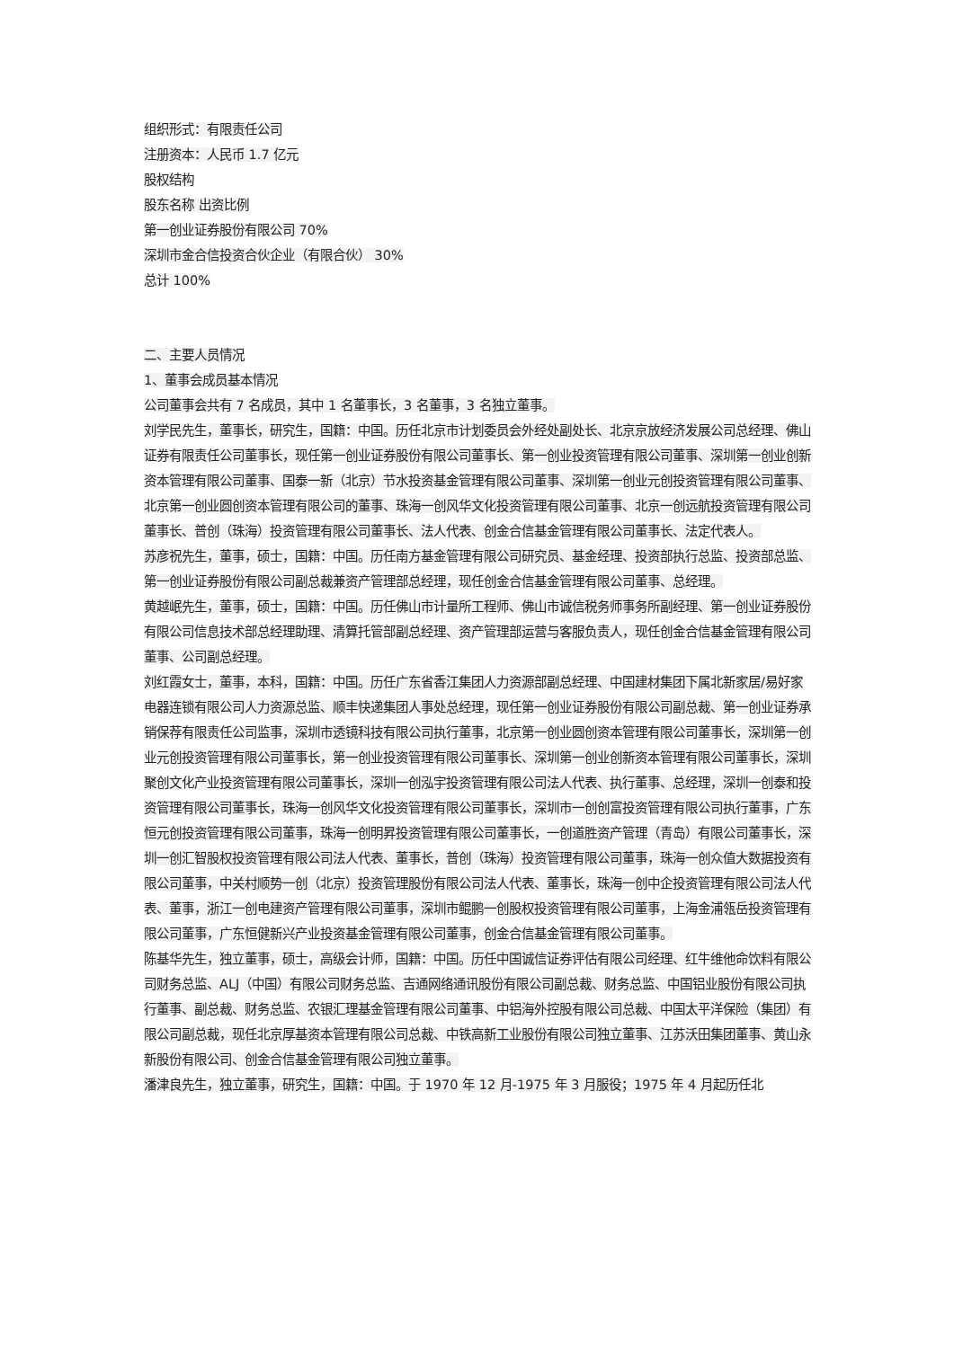组织形式：有限责任公司
注册资本：人民币 1.7 亿元
股权结构
股东名称 出资比例
第一创业证券股份有限公司 70%
深圳市金合信投资合伙企业（有限合伙） 30%
总计 100%
二、主要人员情况
1、董事会成员基本情况
公司董事会共有 7 名成员，其中 1 名董事长，3 名董事，3 名独立董事。
刘学民先生，董事长，研究生，国籍：中国。历任北京市计划委员会外经处副处长、北京京放经济发展公司总经理、佛山证券有限责任公司董事长，现任第一创业证券股份有限公司董事长、第一创业投资管理有限公司董事、深圳第一创业创新资本管理有限公司董事、国泰一新（北京）节水投资基金管理有限公司董事、深圳第一创业元创投资管理有限公司董事、北京第一创业圆创资本管理有限公司的董事、珠海一创风华文化投资管理有限公司董事、北京一创远航投资管理有限公司董事长、普创（珠海）投资管理有限公司董事长、法人代表、创金合信基金管理有限公司董事长、法定代表人。
苏彦祝先生，董事，硕士，国籍：中国。历任南方基金管理有限公司研究员、基金经理、投资部执行总监、投资部总监、第一创业证券股份有限公司副总裁兼资产管理部总经理，现任创金合信基金管理有限公司董事、总经理。
黄越岷先生，董事，硕士，国籍：中国。历任佛山市计量所工程师、佛山市诚信税务师事务所副经理、第一创业证券股份有限公司信息技术部总经理助理、清算托管部副总经理、资产管理部运营与客服负责人，现任创金合信基金管理有限公司董事、公司副总经理。
刘红霞女士，董事，本科，国籍：中国。历任广东省香江集团人力资源部副总经理、中国建材集团下属北新家居/易好家电器连锁有限公司人力资源总监、顺丰快递集团人事处总经理，现任第一创业证券股份有限公司副总裁、第一创业证券承销保荐有限责任公司监事，深圳市透镜科技有限公司执行董事，北京第一创业圆创资本管理有限公司董事长，深圳第一创业元创投资管理有限公司董事长，第一创业投资管理有限公司董事长、深圳第一创业创新资本管理有限公司董事长，深圳聚创文化产业投资管理有限公司董事长，深圳一创泓宇投资管理有限公司法人代表、执行董事、总经理，深圳一创泰和投资管理有限公司董事长，珠海一创风华文化投资管理有限公司董事长，深圳市一创创富投资管理有限公司执行董事，广东恒元创投资管理有限公司董事，珠海一创明昇投资管理有限公司董事长，一创道胜资产管理（青岛）有限公司董事长，深圳一创汇智股权投资管理有限公司法人代表、董事长，普创（珠海）投资管理有限公司董事，珠海一创众值大数据投资有限公司董事，中关村顺势一创（北京）投资管理股份有限公司法人代表、董事长，珠海一创中企投资管理有限公司法人代表、董事，浙江一创电建资产管理有限公司董事，深圳市鲲鹏一创股权投资管理有限公司董事，上海金浦瓴岳投资管理有限公司董事，广东恒健新兴产业投资基金管理有限公司董事，创金合信基金管理有限公司董事。
陈基华先生，独立董事，硕士，高级会计师，国籍：中国。历任中国诚信证券评估有限公司经理、红牛维他命饮料有限公司财务总监、ALJ（中国）有限公司财务总监、吉通网络通讯股份有限公司副总裁、财务总监、中国铝业股份有限公司执行董事、副总裁、财务总监、农银汇理基金管理有限公司董事、中铝海外控股有限公司总裁、中国太平洋保险（集团）有限公司副总裁，现任北京厚基资本管理有限公司总裁、中铁高新工业股份有限公司独立董事、江苏沃田集团董事、黄山永新股份有限公司、创金合信基金管理有限公司独立董事。
潘津良先生，独立董事，研究生，国籍：中国。于 1970 年 12 月-1975 年 3 月服役；1975 年 4 月起历任北